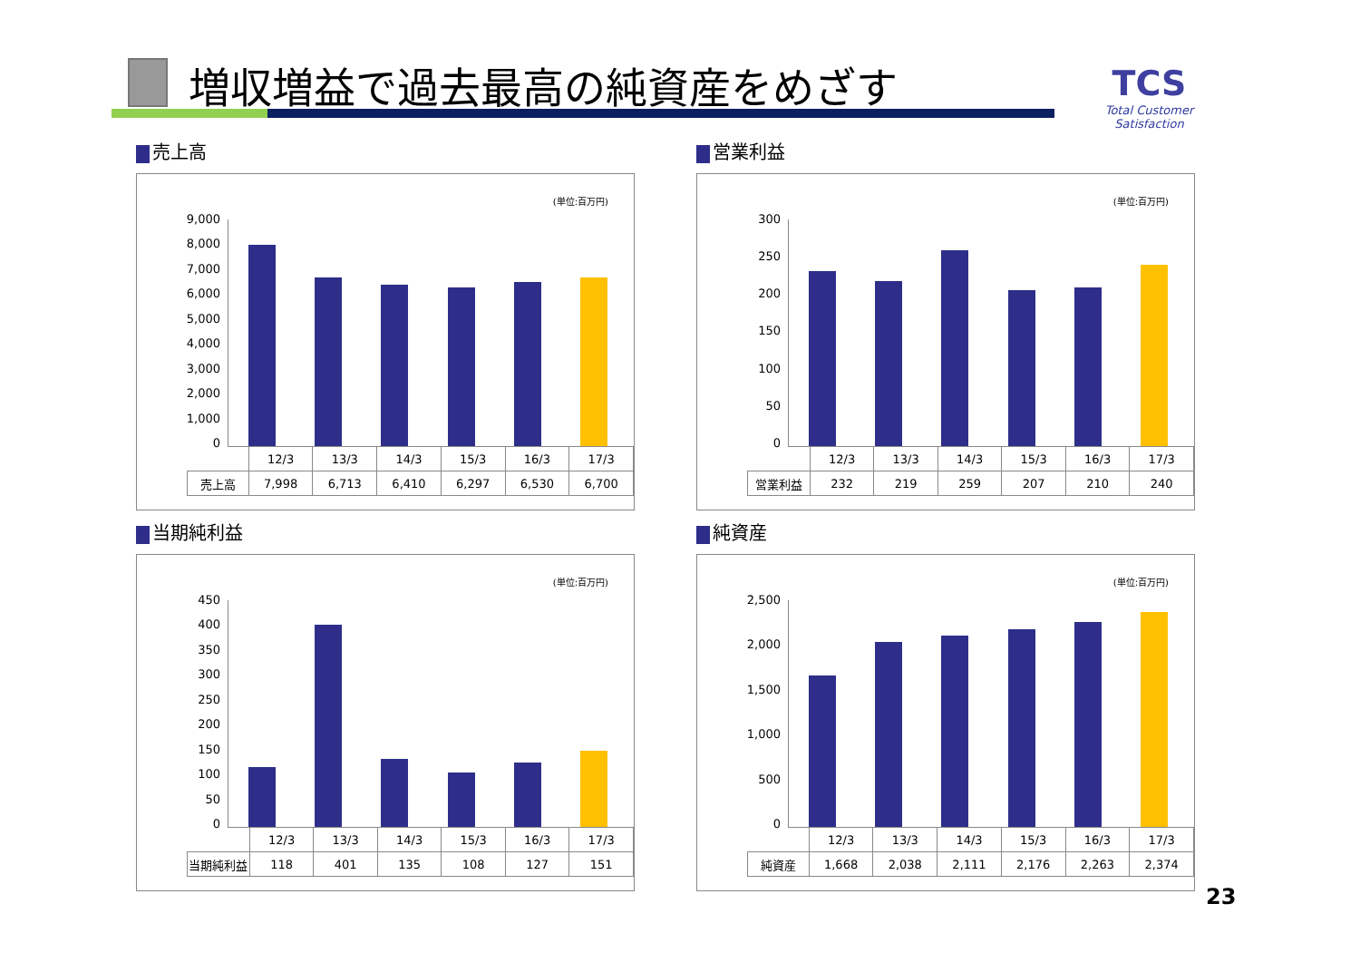増収増益で過去最高の純資産をめざす
TCS
Total Customer Satisfaction
売上高
(単位:百万円)
9,000
8,000
7,000
6,000
5,000
4,000
3,000
2,000
1,000
0
| | 12/3 | 13/3 | 14/3 | 15/3 | 16/3 | 17/3 |
| --- | --- | --- | --- | --- | --- | --- |
| 売上高 | 7,998 | 6,713 | 6,410 | 6,297 | 6,530 | 6,700 |
営業利益
(単位:百万円)
300
250
200
150
100
50
0
| | 12/3 | 13/3 | 14/3 | 15/3 | 16/3 | 17/3 |
| --- | --- | --- | --- | --- | --- | --- |
| 営業利益 | 232 | 219 | 259 | 207 | 210 | 240 |
当期純利益
(単位:百万円)
450
400
350
300
250
200
150
100
50
0
| | 12/3 | 13/3 | 14/3 | 15/3 | 16/3 | 17/3 |
| --- | --- | --- | --- | --- | --- | --- |
| 当期純利益 | 118 | 401 | 135 | 108 | 127 | 151 |
純資産
(単位:百万円)
2,500
2,000
1,500
1,000
500
0
| | 12/3 | 13/3 | 14/3 | 15/3 | 16/3 | 17/3 |
| --- | --- | --- | --- | --- | --- | --- |
| 純資産 | 1,668 | 2,038 | 2,111 | 2,176 | 2,263 | 2,374 |
23